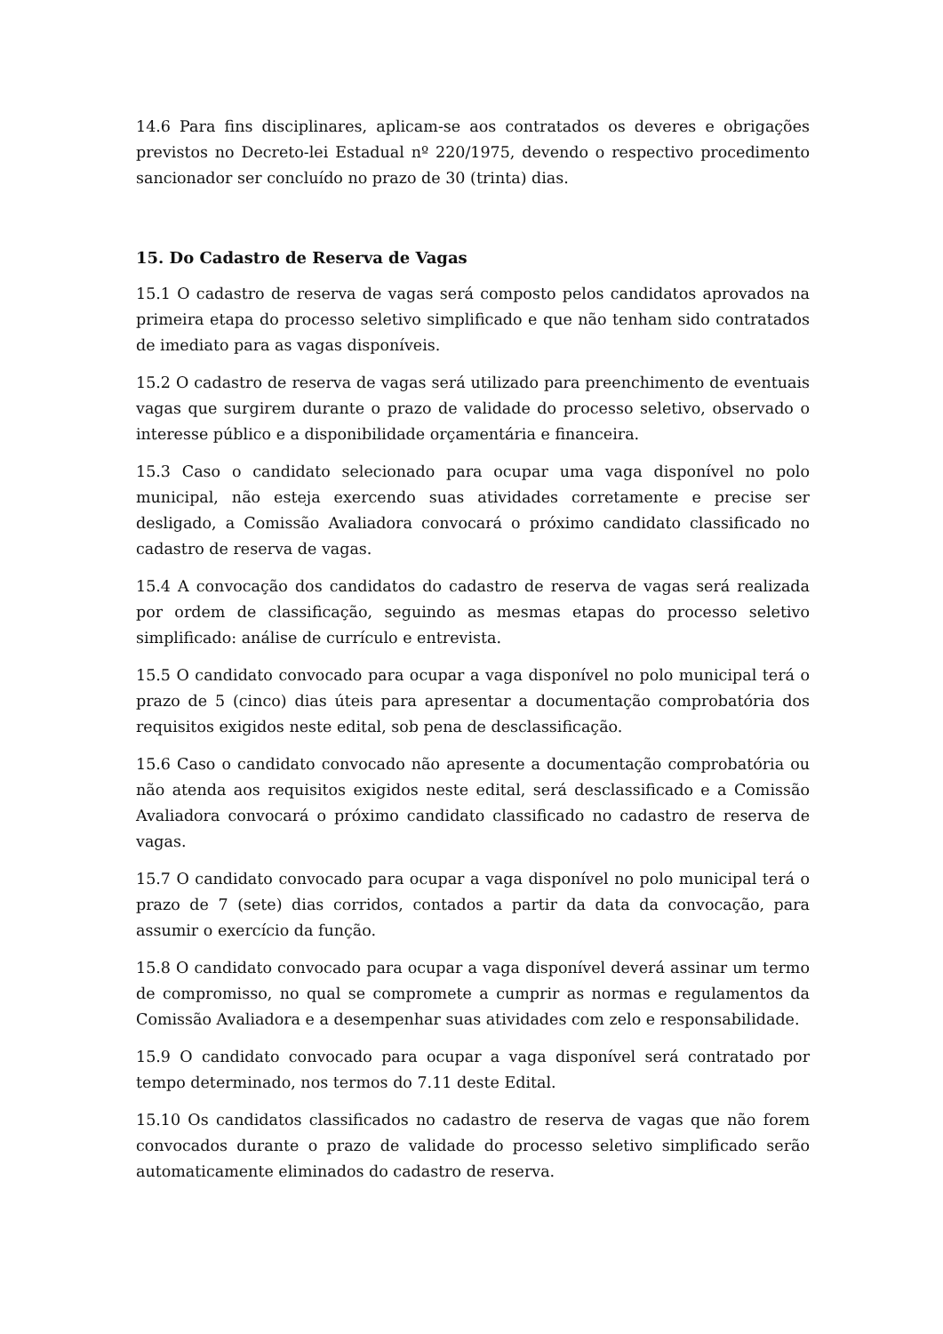14.6 Para fins disciplinares, aplicam-se aos contratados os deveres e obrigações previstos no Decreto-lei Estadual nº 220/1975, devendo o respectivo procedimento sancionador ser concluído no prazo de 30 (trinta) dias.
15. Do Cadastro de Reserva de Vagas
15.1 O cadastro de reserva de vagas será composto pelos candidatos aprovados na primeira etapa do processo seletivo simplificado e que não tenham sido contratados de imediato para as vagas disponíveis.
15.2 O cadastro de reserva de vagas será utilizado para preenchimento de eventuais vagas que surgirem durante o prazo de validade do processo seletivo, observado o interesse público e a disponibilidade orçamentária e financeira.
15.3 Caso o candidato selecionado para ocupar uma vaga disponível no polo municipal, não esteja exercendo suas atividades corretamente e precise ser desligado, a Comissão Avaliadora convocará o próximo candidato classificado no cadastro de reserva de vagas.
15.4 A convocação dos candidatos do cadastro de reserva de vagas será realizada por ordem de classificação, seguindo as mesmas etapas do processo seletivo simplificado: análise de currículo e entrevista.
15.5 O candidato convocado para ocupar a vaga disponível no polo municipal terá o prazo de 5 (cinco) dias úteis para apresentar a documentação comprobatória dos requisitos exigidos neste edital, sob pena de desclassificação.
15.6 Caso o candidato convocado não apresente a documentação comprobatória ou não atenda aos requisitos exigidos neste edital, será desclassificado e a Comissão Avaliadora convocará o próximo candidato classificado no cadastro de reserva de vagas.
15.7 O candidato convocado para ocupar a vaga disponível no polo municipal terá o prazo de 7 (sete) dias corridos, contados a partir da data da convocação, para assumir o exercício da função.
15.8 O candidato convocado para ocupar a vaga disponível deverá assinar um termo de compromisso, no qual se compromete a cumprir as normas e regulamentos da Comissão Avaliadora e a desempenhar suas atividades com zelo e responsabilidade.
15.9 O candidato convocado para ocupar a vaga disponível será contratado por tempo determinado, nos termos do 7.11 deste Edital.
15.10 Os candidatos classificados no cadastro de reserva de vagas que não forem convocados durante o prazo de validade do processo seletivo simplificado serão automaticamente eliminados do cadastro de reserva.